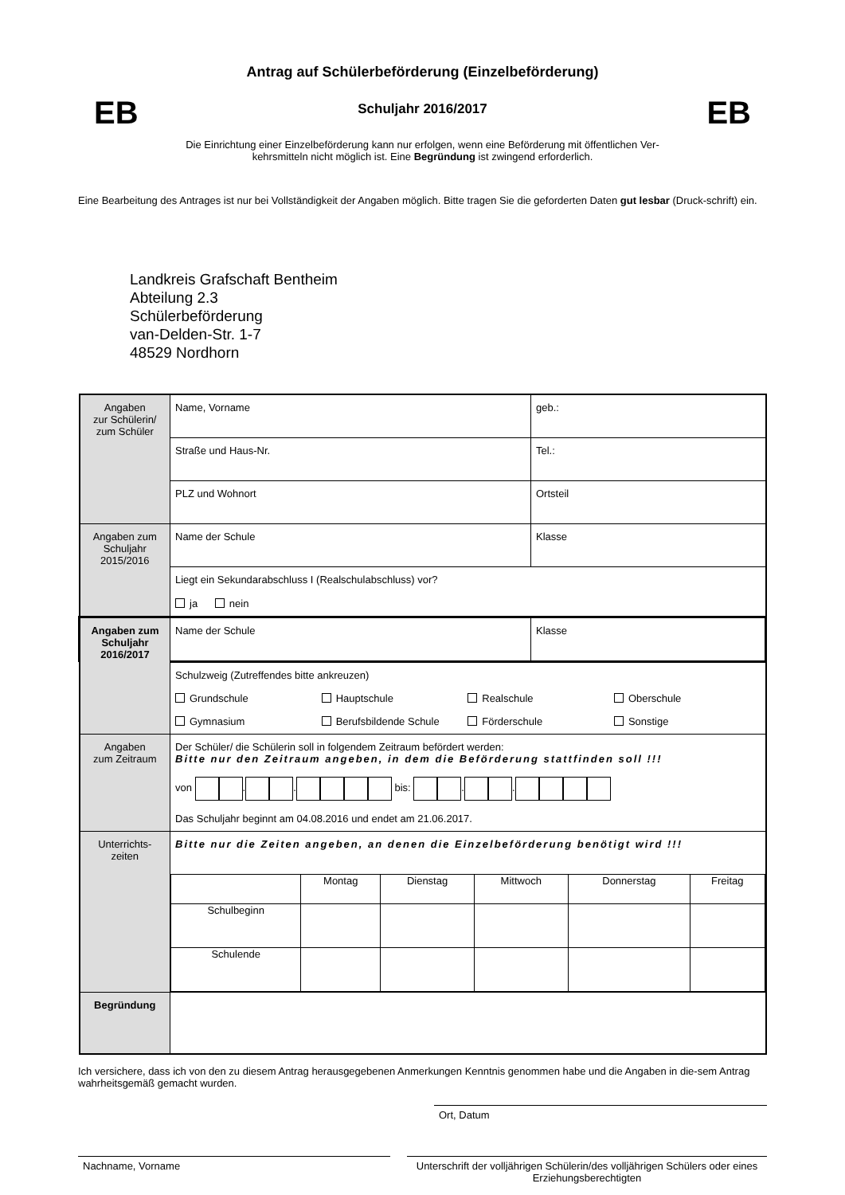Antrag auf Schülerbeförderung (Einzelbeförderung)
EB Schuljahr 2016/2017 EB
Die Einrichtung einer Einzelbeförderung kann nur erfolgen, wenn eine Beförderung mit öffentlichen Ver-
kehrsmitteln nicht möglich ist. Eine Begründung ist zwingend erforderlich.
Eine Bearbeitung des Antrages ist nur bei Vollständigkeit der Angaben möglich. Bitte tragen Sie die geforderten Daten gut lesbar (Druck-schrift) ein.
Landkreis Grafschaft Bentheim
Abteilung 2.3
Schülerbeförderung
van-Delden-Str. 1-7
48529 Nordhorn
| Angaben zur Schülerin/ zum Schüler | Name, Vorname | geb.: |
| | Straße und Haus-Nr. | Tel.: |
| | PLZ und Wohnort | Ortsteil |
| Angaben zum Schuljahr 2015/2016 | Name der Schule | Klasse |
| | Liegt ein Sekundarabschluss I (Realschulabschluss) vor? ja nein | |
| Angaben zum Schuljahr 2016/2017 | Name der Schule | Klasse |
| | Schulzweig (Zutreffendes bitte ankreuzen) Grundschule Hauptschule Realschule Oberschule Gymnasium Berufsbildende Schule Förderschule Sonstige | |
| Angaben zum Zeitraum | Der Schüler/ die Schülerin soll in folgendem Zeitraum befördert werden: Bitte nur den Zeitraum angeben, in dem die Beförderung stattfinden soll !!! von . . bis: . . Das Schuljahr beginnt am 04.08.2016 und endet am 21.06.2017. | |
| Unterrichts- zeiten | Bitte nur die Zeiten angeben, an denen die Einzelbeförderung benötigt wird !!! / / Montag / Dienstag / Mittwoch / Donnerstag / Freitag / / Schulbeginn / / / / / / / Schulende / / / / / / | |
| Begründung | | |
Ich versichere, dass ich von den zu diesem Antrag herausgegebenen Anmerkungen Kenntnis genommen habe und die Angaben in die-sem Antrag wahrheitsgemäß gemacht wurden.
Ort, Datum
Nachname, Vorname Unterschrift der volljährigen Schülerin/des volljährigen Schülers oder eines Erziehungsberechtigten